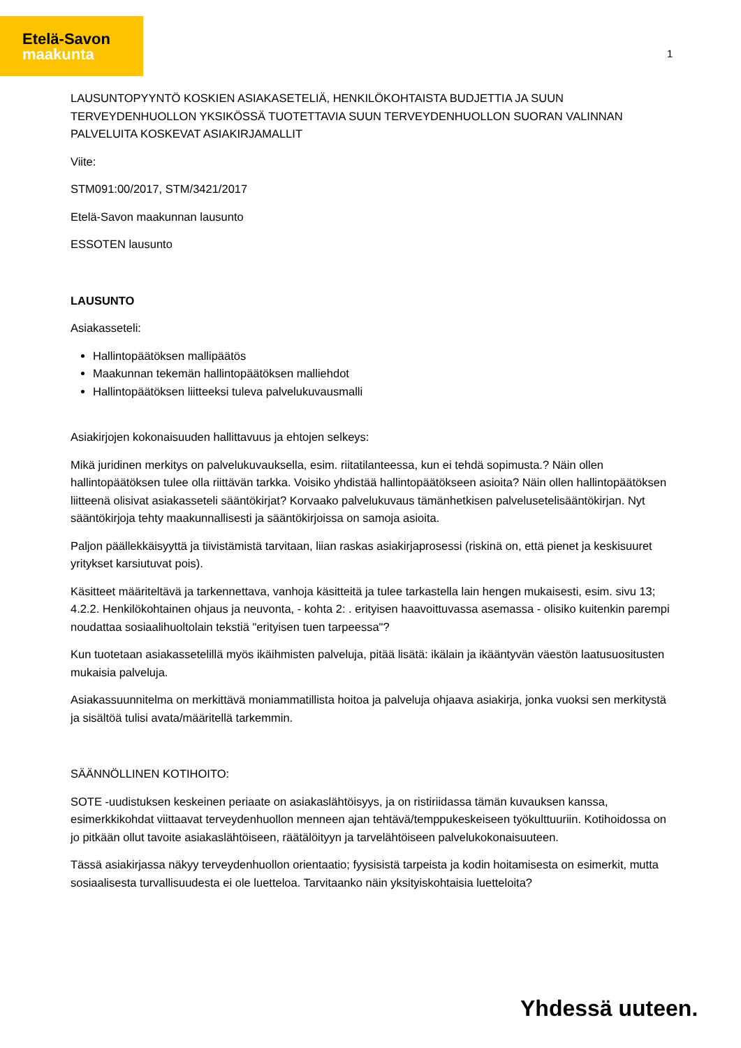Etelä-Savon
maakunta
1
LAUSUNTOPYYNTÖ KOSKIEN ASIAKASETELIÄ, HENKILÖKOHTAISTA BUDJETTIA JA SUUN TERVEYDENHUOLLON YKSIKÖSSÄ TUOTETTAVIA SUUN TERVEYDENHUOLLON SUORAN VALINNAN PALVELUITA KOSKEVAT ASIAKIRJAMALLIT
Viite:
STM091:00/2017, STM/3421/2017
Etelä-Savon maakunnan lausunto
ESSOTEN lausunto
LAUSUNTO
Asiakasseteli:
Hallintopäätöksen mallipäätös
Maakunnan tekemän hallintopäätöksen malliehdot
Hallintopäätöksen liitteeksi tuleva palvelukuvausmalli
Asiakirjojen kokonaisuuden hallittavuus ja ehtojen selkeys:
Mikä juridinen merkitys on palvelukuvauksella, esim. riitatilanteessa, kun ei tehdä sopimusta.? Näin ollen hallintopäätöksen tulee olla riittävän tarkka. Voisiko yhdistää hallintopäätökseen asioita? Näin ollen hallintopäätöksen liitteenä olisivat asiakasseteli sääntökirjat? Korvaako palvelukuvaus tämänhetkisen palvelusetelisääntökirjan. Nyt sääntökirjoja tehty maakunnallisesti ja sääntökirjoissa on samoja asioita.
Paljon päällekkäisyyttä ja tiivistämistä tarvitaan, liian raskas asiakirjaprosessi (riskinä on, että pienet ja keskisuuret yritykset karsiutuvat pois).
Käsitteet määriteltävä ja tarkennettava, vanhoja käsitteitä ja tulee tarkastella lain hengen mukaisesti, esim. sivu 13; 4.2.2. Henkilökohtainen ohjaus ja neuvonta, - kohta 2: . erityisen haavoittuvassa asemassa - olisiko kuitenkin parempi noudattaa sosiaalihuoltolain tekstiä "erityisen tuen tarpeessa"?
Kun tuotetaan asiakassetelillä myös ikäihmisten palveluja, pitää lisätä: ikälain ja ikääntyvän väestön laatusuositusten mukaisia palveluja.
Asiakassuunnitelma on merkittävä moniammatillista hoitoa ja palveluja ohjaava asiakirja, jonka vuoksi sen merkitystä ja sisältöä tulisi avata/määritellä tarkemmin.
SÄÄNNÖLLINEN KOTIHOITO:
SOTE -uudistuksen keskeinen periaate on asiakaslähtöisyys, ja on ristiriidassa tämän kuvauksen kanssa, esimerkkikohdat viittaavat terveydenhuollon menneen ajan tehtävä/temppukeskeiseen työkulttuuriin. Kotihoidossa on jo pitkään ollut tavoite asiakaslähtöiseen, räätälöityyn ja tarvelähtöiseen palvelukokonaisuuteen.
Tässä asiakirjassa näkyy terveydenhuollon orientaatio; fyysisistä tarpeista ja kodin hoitamisesta on esimerkit, mutta sosiaalisesta turvallisuudesta ei ole luetteloa. Tarvitaanko näin yksityiskohtaisia luetteloita?
Yhdessä uuteen.